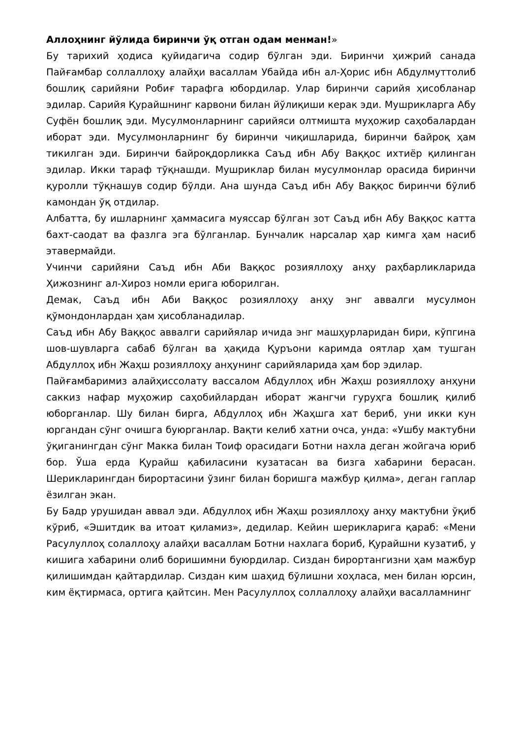Аллоҳнинг йўлида биринчи ўқ отган одам менман!»
Бу тарихий ҳодиса қуйидагича содир бўлган эди. Биринчи ҳижрий санада Пайғамбар соллаллоҳу алайҳи васаллам Убайда ибн ал-Ҳорис ибн Абдулмуттолиб бошлиқ сарийяни Робиғ тарафга юбордилар. Улар биринчи сарийя ҳисобланар эдилар. Сарийя Қурайшнинг карвони билан йўлиқиши керак эди. Мушрикларга Абу Суфён бошлиқ эди. Мусулмонларнинг сарийяси олтмишта муҳожир саҳобалардан иборат эди. Мусулмонларнинг бу биринчи чиқишларида, биринчи байроқ ҳам тикилган эди. Биринчи байроқдорликка Саъд ибн Абу Ваққос ихтиёр қилинган эдилар. Икки тараф тўқнашди. Мушриклар билан мусулмонлар орасида биринчи қуролли тўқнашув содир бўлди. Ана шунда Саъд ибн Абу Ваққос биринчи бўлиб камондан ўқ отдилар.
Албатта, бу ишларнинг ҳаммасига муяссар бўлган зот Саъд ибн Абу Ваққос катта бахт-саодат ва фазлга эга бўлганлар. Бунчалик нарсалар ҳар кимга ҳам насиб этавермайди.
Учинчи сарийяни Саъд ибн Аби Ваққос розияллоҳу анҳу раҳбарликларида Ҳижознинг ал-Хироз номли ерига юборилган.
Демак, Саъд ибн Аби Ваққос розияллоҳу анҳу энг аввалги мусулмон қўмондонлардан ҳам ҳисобланадилар.
Саъд ибн Абу Ваққос аввалги сарийялар ичида энг машҳурларидан бири, кўпгина шов-шувларга сабаб бўлган ва ҳақида Қуръони каримда оятлар ҳам тушган Абдуллоҳ ибн Жаҳш розияллоҳу анҳунинг сарийяларида ҳам бор эдилар.
Пайғамбаримиз алайҳиссолату вассалом Абдуллоҳ ибн Жаҳш розияллоҳу анҳуни саккиз нафар муҳожир саҳобийлардан иборат жангчи гуруҳга бошлиқ қилиб юборганлар. Шу билан бирга, Абдуллоҳ ибн Жаҳшга хат бериб, уни икки кун юргандан сўнг очишга буюрганлар. Вақти келиб хатни очса, унда: «Ушбу мактубни ўқиганингдан сўнг Макка билан Тоиф орасидаги Ботни нахла деган жойгача юриб бор. Ўша ерда Қурайш қабиласини кузатасан ва бизга хабарини берасан. Шерикларингдан бирортасини ўзинг билан боришга мажбур қилма», деган гаплар ёзилган экан.
Бу Бадр урушидан аввал эди. Абдуллоҳ ибн Жаҳш розияллоҳу анҳу мактубни ўқиб кўриб, «Эшитдик ва итоат қиламиз», дедилар. Кейин шерикларига қараб: «Мени Расулуллоҳ солаллоҳу алайҳи васаллам Ботни нахлага бориб, Қурайшни кузатиб, у кишига хабарини олиб боришимни буюрдилар. Сиздан бирортангизни ҳам мажбур қилишимдан қайтардилар. Сиздан ким шаҳид бўлишни хоҳласа, мен билан юрсин, ким ёқтирмаса, ортига қайтсин. Мен Расулуллоҳ соллаллоҳу алайҳи васалламнинг